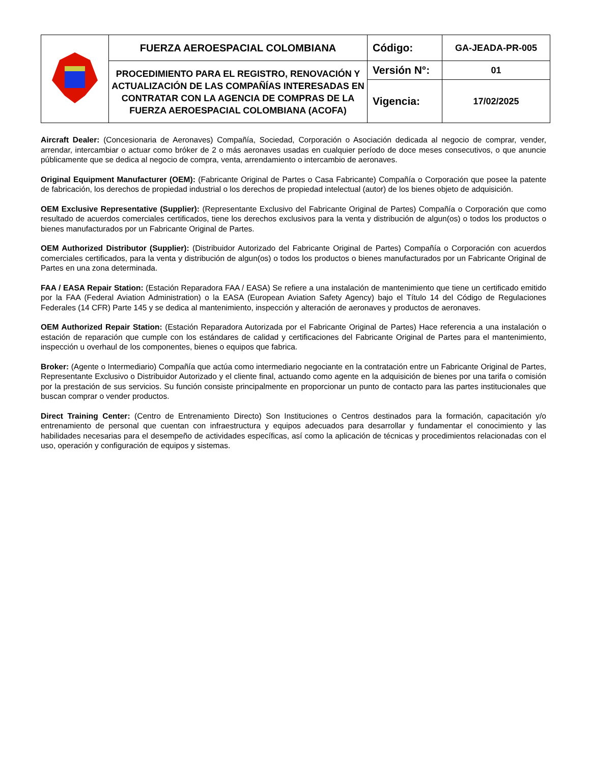| | FUERZA AEROESPACIAL COLOMBIANA | Código: | GA-JEADA-PR-005 |
| | PROCEDIMIENTO PARA EL REGISTRO, RENOVACIÓN Y ACTUALIZACIÓN DE LAS COMPAÑÍAS INTERESADAS EN CONTRATAR CON LA AGENCIA DE COMPRAS DE LA FUERZA AEROESPACIAL COLOMBIANA (ACOFA) | Versión N°: | 01 |
| | | Vigencia: | 17/02/2025 |
Aircraft Dealer: (Concesionaria de Aeronaves) Compañía, Sociedad, Corporación o Asociación dedicada al negocio de comprar, vender, arrendar, intercambiar o actuar como bróker de 2 o más aeronaves usadas en cualquier período de doce meses consecutivos, o que anuncie públicamente que se dedica al negocio de compra, venta, arrendamiento o intercambio de aeronaves.
Original Equipment Manufacturer (OEM): (Fabricante Original de Partes o Casa Fabricante) Compañía o Corporación que posee la patente de fabricación, los derechos de propiedad industrial o los derechos de propiedad intelectual (autor) de los bienes objeto de adquisición.
OEM Exclusive Representative (Supplier): (Representante Exclusivo del Fabricante Original de Partes) Compañía o Corporación que como resultado de acuerdos comerciales certificados, tiene los derechos exclusivos para la venta y distribución de algun(os) o todos los productos o bienes manufacturados por un Fabricante Original de Partes.
OEM Authorized Distributor (Supplier): (Distribuidor Autorizado del Fabricante Original de Partes) Compañía o Corporación con acuerdos comerciales certificados, para la venta y distribución de algun(os) o todos los productos o bienes manufacturados por un Fabricante Original de Partes en una zona determinada.
FAA / EASA Repair Station: (Estación Reparadora FAA / EASA) Se refiere a una instalación de mantenimiento que tiene un certificado emitido por la FAA (Federal Aviation Administration) o la EASA (European Aviation Safety Agency) bajo el Título 14 del Código de Regulaciones Federales (14 CFR) Parte 145 y se dedica al mantenimiento, inspección y alteración de aeronaves y productos de aeronaves.
OEM Authorized Repair Station: (Estación Reparadora Autorizada por el Fabricante Original de Partes) Hace referencia a una instalación o estación de reparación que cumple con los estándares de calidad y certificaciones del Fabricante Original de Partes para el mantenimiento, inspección u overhaul de los componentes, bienes o equipos que fabrica.
Broker: (Agente o Intermediario) Compañía que actúa como intermediario negociante en la contratación entre un Fabricante Original de Partes, Representante Exclusivo o Distribuidor Autorizado y el cliente final, actuando como agente en la adquisición de bienes por una tarifa o comisión por la prestación de sus servicios. Su función consiste principalmente en proporcionar un punto de contacto para las partes institucionales que buscan comprar o vender productos.
Direct Training Center: (Centro de Entrenamiento Directo) Son Instituciones o Centros destinados para la formación, capacitación y/o entrenamiento de personal que cuentan con infraestructura y equipos adecuados para desarrollar y fundamentar el conocimiento y las habilidades necesarias para el desempeño de actividades específicas, así como la aplicación de técnicas y procedimientos relacionadas con el uso, operación y configuración de equipos y sistemas.